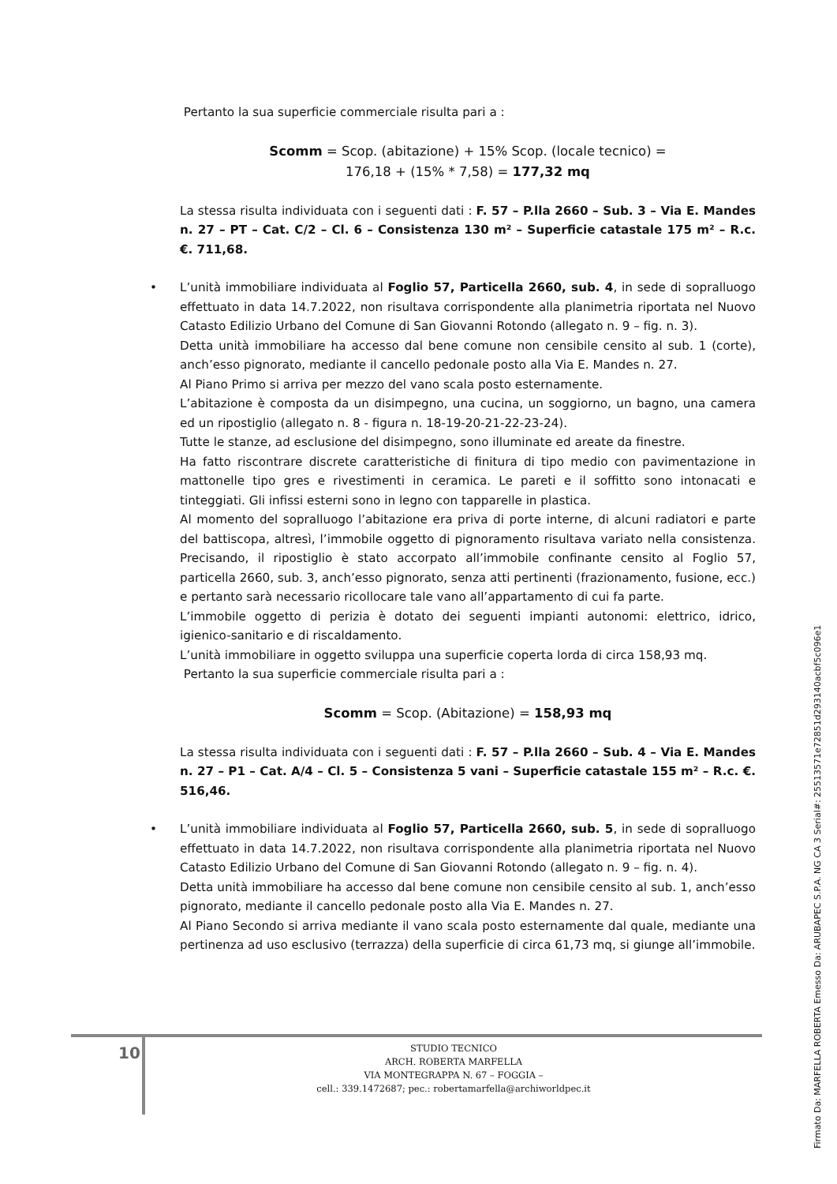Pertanto la sua superficie commerciale risulta pari a :
Scomm = Scop. (abitazione) + 15% Scop. (locale tecnico) =
176,18 + (15% * 7,58) = 177,32 mq
La stessa risulta individuata con i seguenti dati : F. 57 – P.lla 2660 – Sub. 3 – Via E. Mandes n. 27 – PT – Cat. C/2 – Cl. 6 – Consistenza 130 m² – Superficie catastale 175 m² – R.c. €. 711,68.
•
L’unità immobiliare individuata al Foglio 57, Particella 2660, sub. 4, in sede di sopralluogo effettuato in data 14.7.2022, non risultava corrispondente alla planimetria riportata nel Nuovo Catasto Edilizio Urbano del Comune di San Giovanni Rotondo (allegato n. 9 – fig. n. 3).
Detta unità immobiliare ha accesso dal bene comune non censibile censito al sub. 1 (corte), anch’esso pignorato, mediante il cancello pedonale posto alla Via E. Mandes n. 27.
Al Piano Primo si arriva per mezzo del vano scala posto esternamente.
L’abitazione è composta da un disimpegno, una cucina, un soggiorno, un bagno, una camera ed un ripostiglio (allegato n. 8 - figura n. 18-19-20-21-22-23-24).
Tutte le stanze, ad esclusione del disimpegno, sono illuminate ed areate da finestre.
Ha fatto riscontrare discrete caratteristiche di finitura di tipo medio con pavimentazione in mattonelle tipo gres e rivestimenti in ceramica. Le pareti e il soffitto sono intonacati e tinteggiati. Gli infissi esterni sono in legno con tapparelle in plastica.
Al momento del sopralluogo l’abitazione era priva di porte interne, di alcuni radiatori e parte del battiscopa, altresì, l’immobile oggetto di pignoramento risultava variato nella consistenza. Precisando, il ripostiglio è stato accorpato all’immobile confinante censito al Foglio 57, particella 2660, sub. 3, anch’esso pignorato, senza atti pertinenti (frazionamento, fusione, ecc.) e pertanto sarà necessario ricollocare tale vano all’appartamento di cui fa parte.
L’immobile oggetto di perizia è dotato dei seguenti impianti autonomi: elettrico, idrico, igienico-sanitario e di riscaldamento.
L’unità immobiliare in oggetto sviluppa una superficie coperta lorda di circa 158,93 mq.
Pertanto la sua superficie commerciale risulta pari a :
Scomm = Scop. (Abitazione) = 158,93 mq
La stessa risulta individuata con i seguenti dati : F. 57 – P.lla 2660 – Sub. 4 – Via E. Mandes n. 27 – P1 – Cat. A/4 – Cl. 5 – Consistenza 5 vani – Superficie catastale 155 m² – R.c. €. 516,46.
•
L’unità immobiliare individuata al Foglio 57, Particella 2660, sub. 5, in sede di sopralluogo effettuato in data 14.7.2022, non risultava corrispondente alla planimetria riportata nel Nuovo Catasto Edilizio Urbano del Comune di San Giovanni Rotondo (allegato n. 9 – fig. n. 4).
Detta unità immobiliare ha accesso dal bene comune non censibile censito al sub. 1, anch’esso pignorato, mediante il cancello pedonale posto alla Via E. Mandes n. 27.
Al Piano Secondo si arriva mediante il vano scala posto esternamente dal quale, mediante una pertinenza ad uso esclusivo (terrazza) della superficie di circa 61,73 mq, si giunge all’immobile.
10
STUDIO TECNICO
ARCH. ROBERTA MARFELLA
VIA MONTEGRAPPA N. 67 – FOGGIA –
cell.: 339.1472687; pec.: robertamarfella@archiworldpec.it
Firmato Da: MARFELLA ROBERTA Emesso Da: ARUBAPEC S.P.A. NG CA 3 Serial#: 25513571e72851d293140acbf5c096e1